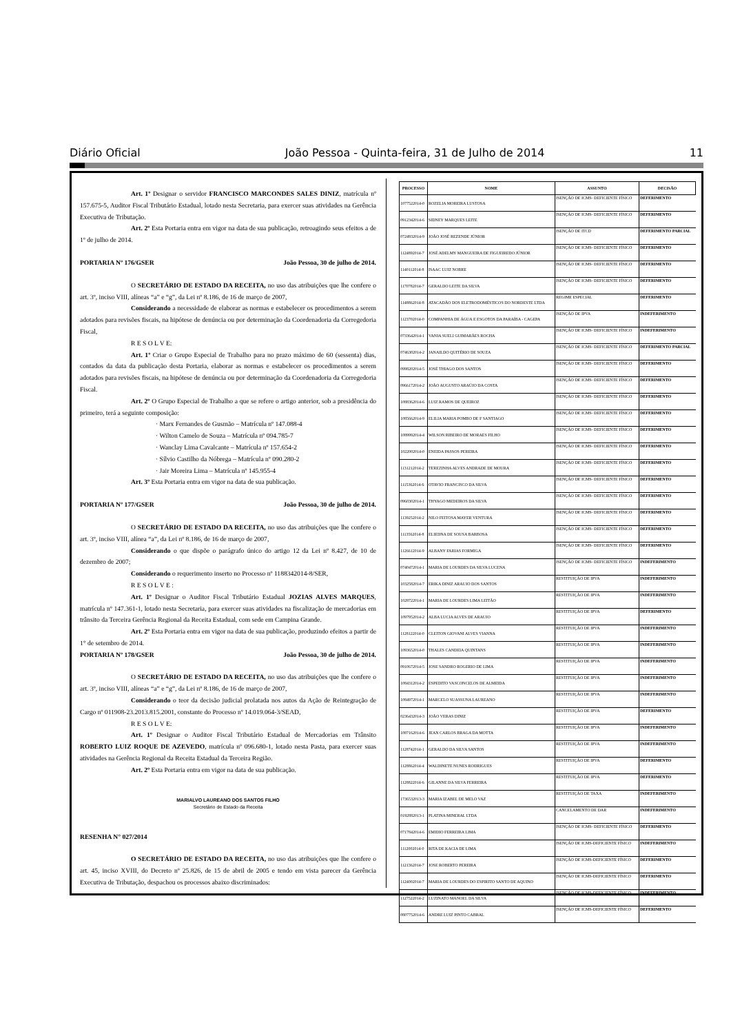Diário Oficial João Pessoa - Quinta-feira, 31 de Julho de 2014 11
Art. 1º Designar o servidor FRANCISCO MARCONDES SALES DINIZ, matrícula nº 157.675-5, Auditor Fiscal Tributário Estadual, lotado nesta Secretaria, para exercer suas atividades na Gerência Executiva de Tributação.
Art. 2º Esta Portaria entra em vigor na data de sua publicação, retroagindo seus efeitos a de 1º de julho de 2014.
PORTARIA Nº 176/GSER João Pessoa, 30 de julho de 2014.
O SECRETÁRIO DE ESTADO DA RECEITA, no uso das atribuições que lhe confere o art. 3º, inciso VIII, alíneas “a” e “g”, da Lei nº 8.186, de 16 de março de 2007,
Considerando a necessidade de elaborar as normas e estabelecer os procedimentos a serem adotados para revisões fiscais, na hipótese de denúncia ou por determinação da Coordenadoria da Corregedoria Fiscal,
R E S O L V E:
Art. 1º Criar o Grupo Especial de Trabalho para no prazo máximo de 60 (sessenta) dias, contados da data da publicação desta Portaria, elaborar as normas e estabelecer os procedimentos a serem adotados para revisões fiscais, na hipótese de denúncia ou por determinação da Coordenadoria da Corregedoria Fiscal.
Art. 2º O Grupo Especial de Trabalho a que se refere o artigo anterior, sob a presidência do primeiro, terá a seguinte composição:
· Marx Fernandes de Gusmão – Matrícula nº 147.088-4
· Wilton Camelo de Souza – Matrícula nº 094.785-7
· Wanclay Lima Cavalcante – Matrícula nº 157.654-2
· Sílvio Castilho da Nóbrega – Matrícula nº 090.280-2
· Jair Moreira Lima – Matrícula nº 145.955-4
Art. 3º Esta Portaria entra em vigor na data de sua publicação.
PORTARIA Nº 177/GSER João Pessoa, 30 de julho de 2014.
O SECRETÁRIO DE ESTADO DA RECEITA, no uso das atribuições que lhe confere o art. 3º, inciso VIII, alínea “a”, da Lei nº 8.186, de 16 de março de 2007,
Considerando o que dispõe o parágrafo único do artigo 12 da Lei nº 8.427, de 10 de dezembro de 2007;
Considerando o requerimento inserto no Processo nº 1188342014-8/SER,
R E S O L V E :
Art. 1º Designar o Auditor Fiscal Tributário Estadual JOZIAS ALVES MARQUES, matrícula nº 147.361-1, lotado nesta Secretaria, para exercer suas atividades na fiscalização de mercadorias em trânsito da Terceira Gerência Regional da Receita Estadual, com sede em Campina Grande.
Art. 2º Esta Portaria entra em vigor na data de sua publicação, produzindo efeitos a partir de 1° de setembro de 2014.
PORTARIA Nº 178/GSER João Pessoa, 30 de julho de 2014.
O SECRETÁRIO DE ESTADO DA RECEITA, no uso das atribuições que lhe confere o art. 3º, inciso VIII, alíneas “a” e “g”, da Lei nº 8.186, de 16 de março de 2007,
Considerando o teor da decisão judicial prolatada nos autos da Ação de Reintegração de Cargo nº 011908-23.2013.815.2001, constante do Processo nº 14.019.064-3/SEAD,
R E S O L V E:
Art. 1º Designar o Auditor Fiscal Tributário Estadual de Mercadorias em Trânsito ROBERTO LUIZ ROQUE DE AZEVEDO, matrícula nº 096.680-1, lotado nesta Pasta, para exercer suas atividades na Gerência Regional da Receita Estadual da Terceira Região.
Art. 2º Esta Portaria entra em vigor na data de sua publicação.
MARIALVO LAUREANO DOS SANTOS FILHO
Secretário de Estado da Receita
RESENHA N° 027/2014
O SECRETÁRIO DE ESTADO DA RECEITA, no uso das atribuições que lhe confere o art. 45, inciso XVIII, do Decreto nº 25.826, de 15 de abril de 2005 e tendo em vista parecer da Gerência Executiva de Tributação, despachou os processos abaixo discriminados:
| PROCESSO | NOME | ASSUNTO | DECISÃO |
| --- | --- | --- | --- |
| 1077522014-0 | ROZELIA MOREIRA LUSTOSA | ISENÇÃO DE ICMS- DEFICIENTE FÍSICO | DEFERIMENTO |
| 0912342014-6 | SIDNEY MARQUES LEITE | ISENÇÃO DE ICMS- DEFICIENTE FÍSICO | DEFERIMENTO |
| 0724932014-9 | JOÃO JOSÉ REZENDE JÚNIOR | ISENÇÃO DE ITCD | DEFERIMENTO PARCIAL |
| 1124892014-7 | JOSÉ ADELMY MANGUEIRA DE FIGUEIREDO JÚNIOR | ISENÇÃO DE ICMS- DEFICIENTE FÍSICO | DEFERIMENTO |
| 1140112014-8 | ISAAC LUIZ NOBRE | ISENÇÃO DE ICMS- DEFICIENTE FÍSICO | DEFERIMENTO |
| 1170782014-7 | GERALDO LEITE DA SILVA | ISENÇÃO DE ICMS- DEFICIENTE FÍSICO | DEFERIMENTO |
| 1148862014-8 | ATACADÃO DOS ELETRODOMÉSTICOS DO NORDESTE LTDA | REGIME ESPECIAL | DEFERIMENTO |
| 1123702014-0 | COMPANHIA DE ÁGUA E ESGOTOS DA PARAÍBA - CAGEPA | ISENÇÃO DE IPVA | INDEFERIMENTO |
| 0733642014-1 | VANIA SUELI GUIMARÃES ROCHA | ISENÇÃO DE ICMS- DEFICIENTE FÍSICO | INDEFERIMENTO |
| 0746302014-2 | JANAILDO QUITÉRIO DE SOUZA | ISENÇÃO DE ICMS- DEFICIENTE FÍSICO | DEFERIMENTO PARCIAL |
| 0998202014-5 | JOSÉ THIAGO DOS SANTOS | ISENÇÃO DE ICMS- DEFICIENTE FÍSICO | DEFERIMENTO |
| 0966172014-2 | JOÃO AUGUSTO ARAÚJO DA COSTA | ISENÇÃO DE ICMS- DEFICIENTE FÍSICO | DEFERIMENTO |
| 1088362014-6 | LUIZ RAMOS DE QUEIROZ | ISENÇÃO DE ICMS- DEFICIENTE FÍSICO | DEFERIMENTO |
| 1085662014-9 | ELILIA MARIA POMBO DE F SANTIAGO | ISENÇÃO DE ICMS- DEFICIENTE FÍSICO | DEFERIMENTO |
| 1089992014-4 | WILSON RIBEIRO DE MORAES FILHO | ISENÇÃO DE ICMS- DEFICIENTE FÍSICO | DEFERIMENTO |
| 1022002014-0 | ENEIDA PASSOS PEREIRA | ISENÇÃO DE ICMS- DEFICIENTE FÍSICO | DEFERIMENTO |
| 1131212014-2 | TEREZINHA ALVES ANDRADE DE MOURA | ISENÇÃO DE ICMS- DEFICIENTE FÍSICO | DEFERIMENTO |
| 1115362014-6 | OTAVIO FRANCISCO DA SILVA | ISENÇÃO DE ICMS- DEFICIENTE FÍSICO | DEFERIMENTO |
| 0960302014-1 | THYAGO MEDEIROS DA SILVA | ISENÇÃO DE ICMS- DEFICIENTE FÍSICO | DEFERIMENTO |
| 1139252014-2 | NILO FEITOSA MAYER VENTURA | ISENÇÃO DE ICMS- DEFICIENTE FÍSICO | DEFERIMENTO |
| 1113562014-8 | ELIEDNA DE SOUSA BARBOSA | ISENÇÃO DE ICMS- DEFICIENTE FÍSICO | DEFERIMENTO |
| 1126612014-9 | ALBANY FARIAS FORMIGA | ISENÇÃO DE ICMS- DEFICIENTE FÍSICO | DEFERIMENTO |
| 0740472014-1 | MARIA DE LOURDES DA SILVA LUCENA | ISENÇÃO DE ICMS- DEFICIENTE FÍSICO | INDEFERIMENTO |
| 1032582014-7 | ERIKA DINIZ ARAUJO DOS SANTOS | RESTITUIÇÃO DE IPVA | INDEFERIMENTO |
| 1028722014-1 | MARIA DE LOURDES LIMA LEITÃO | RESTITUIÇÃO DE IPVA | INDEFERIMENTO |
| 1097952014-2 | ALBA LUCIA ALVES DE ARAUJO | RESTITUIÇÃO DE IPVA | DEFERIMENTO |
| 1128122014-0 | CLEITON GIOVANI ALVES VIANNA | RESTITUIÇÃO DE IPVA | INDEFERIMENTO |
| 1093652014-0 | THALES CANDEIA QUINTANS | RESTITUIÇÃO DE IPVA | INDEFERIMENTO |
| 0910672014-5 | JOSE SANDRO ROGERIO DE LIMA | RESTITUIÇÃO DE IPVA | INDEFERIMENTO |
| 1084312014-2 | ESPEDITO VASCONCELOS DE ALMEIDA | RESTITUIÇÃO DE IPVA | INDEFERIMENTO |
| 1084972014-1 | MARCELO SUASSUNA LAUREANO | RESTITUIÇÃO DE IPVA | INDEFERIMENTO |
| 0236432014-3 | JOÃO VERAS DINIZ | RESTITUIÇÃO DE IPVA | DEFERIMENTO |
| 1087162014-6 | JEAN CARLOS BRAGA DA MOTTA | RESTITUIÇÃO DE IPVA | INDEFERIMENTO |
| 1128742014-1 | GERALDO DA SILVA SANTOS | RESTITUIÇÃO DE IPVA | INDEFERIMENTO |
| 1128862014-4 | WALDINETE NUNES RODRIGUES | RESTITUIÇÃO DE IPVA | DEFERIMENTO |
| 1128822014-6 | GILANNE DA SILVA FERREIRA | RESTITUIÇÃO DE IPVA | DEFERIMENTO |
| 1736532013-3 | MARIA IZABEL DE MELO VAZ | RESTITUIÇÃO DE TAXA | INDEFERIMENTO |
| 0192882013-1 | PLATINA MINERAL LTDA | CANCELAMENTO DE DAR | INDEFERIMENTO |
| 0717842014-6 | EMIDIO FERREIRA LIMA | ISENÇÃO DE ICMS- DEFICIENTE FÍSICO | DEFERIMENTO |
| 1112002014-0 | RITA DE KACIA DE LIMA | ISENÇÃO DE ICMS-DEFICIENTE FÍSICO | INDEFERIMENTO |
| 1121362014-7 | JOSE ROBERTO PEREIRA | ISENÇÃO DE ICMS-DEFICIENTE FÍSICO | DEFERIMENTO |
| 1124002014-7 | MARIA DE LOURDES DO ESPIRITO SANTO DE AQUINO | ISENÇÃO DE ICMS-DEFICIENTE FÍSICO | DEFERIMENTO |
| 1127522014-2 | LUZINATO MANOEL DA SILVA | ISENÇÃO DE ICMS-DEFICIENTE FÍSICO | INDEFERIMENTO |
| 0807752014-6 | ANDRE LUIZ PINTO CABRAL | ISENÇÃO DE ICMS-DEFICIENTE FÍSICO | DEFERIMENTO |